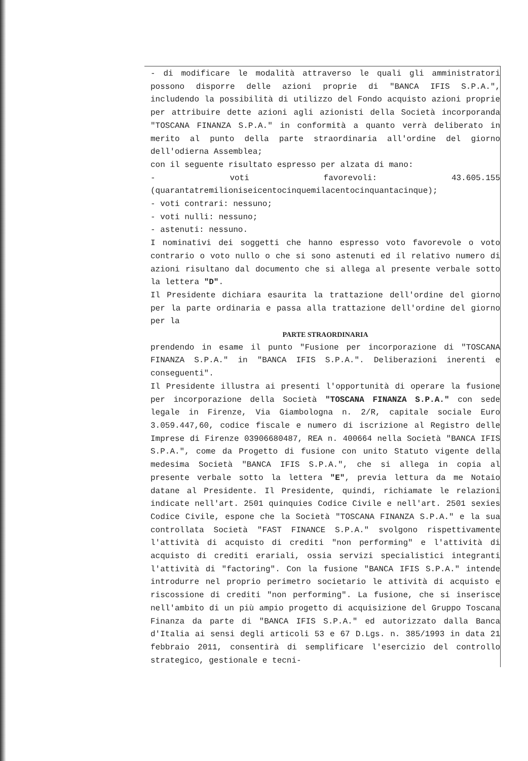- di modificare le modalità attraverso le quali gli amministratori possono disporre delle azioni proprie di "BANCA IFIS S.P.A.", includendo la possibilità di utilizzo del Fondo acquisto azioni proprie per attribuire dette azioni agli azionisti della Società incorporanda "TOSCANA FINANZA S.P.A." in conformità a quanto verrà deliberato in merito al punto della parte straordinaria all'ordine del giorno dell'odierna Assemblea;
con il seguente risultato espresso per alzata di mano:
- voti favorevoli: 43.605.155 (quarantatremilioniseicentocinquemilacentocinquantacinque);
- voti contrari: nessuno;
- voti nulli: nessuno;
- astenuti: nessuno.
I nominativi dei soggetti che hanno espresso voto favorevole o voto contrario o voto nullo o che si sono astenuti ed il relativo numero di azioni risultano dal documento che si allega al presente verbale sotto la lettera "D".
Il Presidente dichiara esaurita la trattazione dell'ordine del giorno per la parte ordinaria e passa alla trattazione dell'ordine del giorno per la
PARTE STRAORDINARIA
prendendo in esame il punto "Fusione per incorporazione di "TOSCANA FINANZA S.P.A." in "BANCA IFIS S.P.A.". Deliberazioni inerenti e conseguenti".
Il Presidente illustra ai presenti l'opportunità di operare la fusione per incorporazione della Società "TOSCANA FINANZA S.P.A." con sede legale in Firenze, Via Giambologna n. 2/R, capitale sociale Euro 3.059.447,60, codice fiscale e numero di iscrizione al Registro delle Imprese di Firenze 03906680487, REA n. 400664 nella Società "BANCA IFIS S.P.A.", come da Progetto di fusione con unito Statuto vigente della medesima Società "BANCA IFIS S.P.A.", che si allega in copia al presente verbale sotto la lettera "E", previa lettura da me Notaio datane al Presidente. Il Presidente, quindi, richiamate le relazioni indicate nell'art. 2501 quinquies Codice Civile e nell'art. 2501 sexies Codice Civile, espone che la Società "TOSCANA FINANZA S.P.A." e la sua controllata Società "FAST FINANCE S.P.A." svolgono rispettivamente l'attività di acquisto di crediti "non performing" e l'attività di acquisto di crediti erariali, ossia servizi specialistici integranti l'attività di "factoring". Con la fusione "BANCA IFIS S.P.A." intende introdurre nel proprio perimetro societario le attività di acquisto e riscossione di crediti "non performing". La fusione, che si inserisce nell'ambito di un più ampio progetto di acquisizione del Gruppo Toscana Finanza da parte di "BANCA IFIS S.P.A." ed autorizzato dalla Banca d'Italia ai sensi degli articoli 53 e 67 D.Lgs. n. 385/1993 in data 21 febbraio 2011, consentirà di semplificare l'esercizio del controllo strategico, gestionale e tecni-